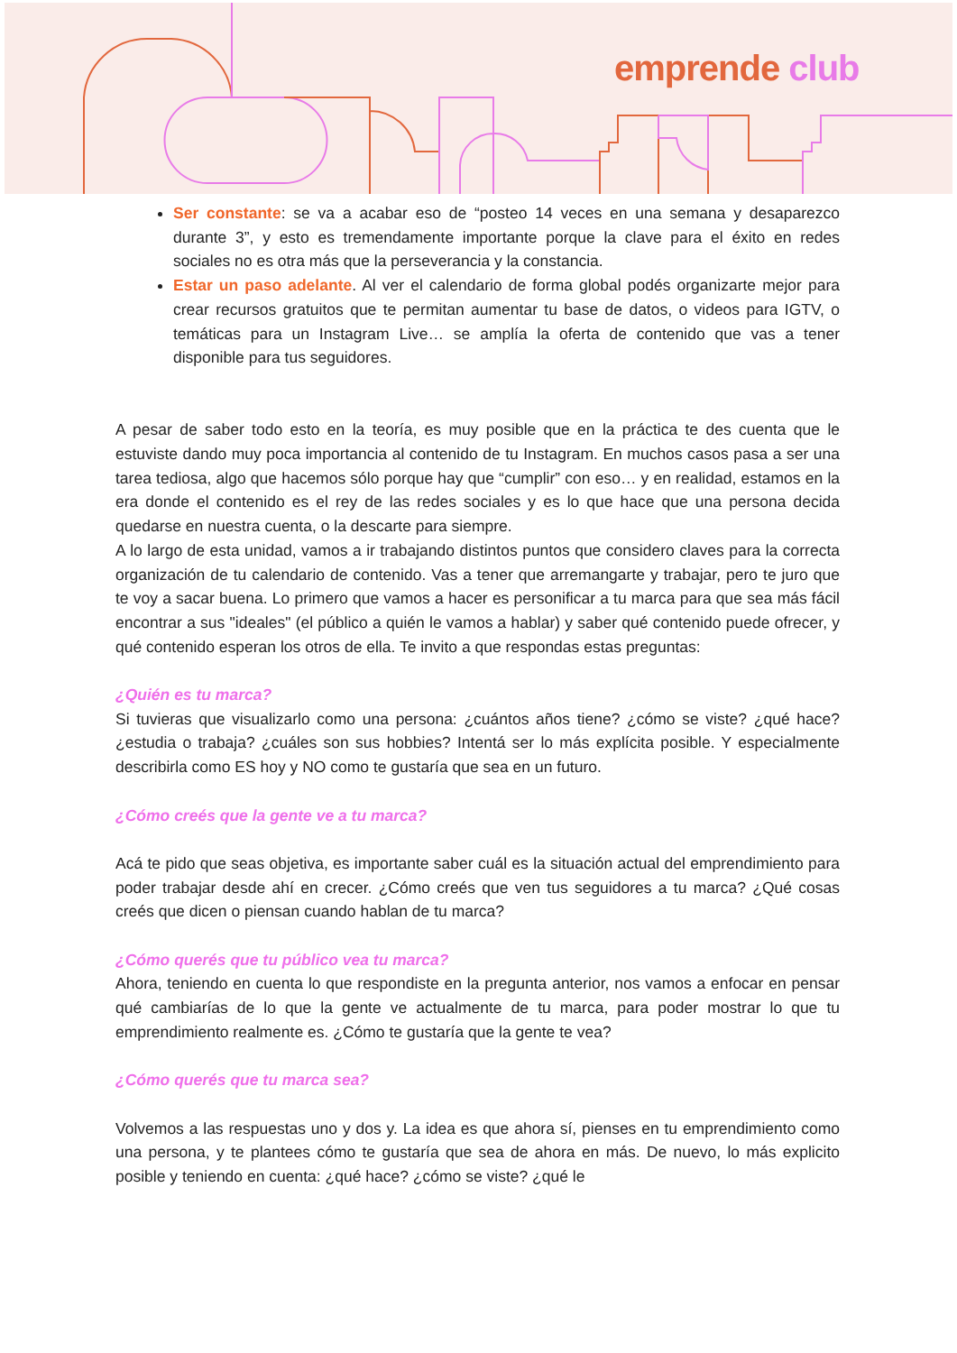emprende club
Ser constante: se va a acabar eso de “posteo 14 veces en una semana y desaparezco durante 3”, y esto es tremendamente importante porque la clave para el éxito en redes sociales no es otra más que la perseverancia y la constancia.
Estar un paso adelante. Al ver el calendario de forma global podés organizarte mejor para crear recursos gratuitos que te permitan aumentar tu base de datos, o videos para IGTV, o temáticas para un Instagram Live… se amplía la oferta de contenido que vas a tener disponible para tus seguidores.
A pesar de saber todo esto en la teoría, es muy posible que en la práctica te des cuenta que le estuviste dando muy poca importancia al contenido de tu Instagram. En muchos casos pasa a ser una tarea tediosa, algo que hacemos sólo porque hay que “cumplir” con eso… y en realidad, estamos en la era donde el contenido es el rey de las redes sociales y es lo que hace que una persona decida quedarse en nuestra cuenta, o la descarte para siempre.
A lo largo de esta unidad, vamos a ir trabajando distintos puntos que considero claves para la correcta organización de tu calendario de contenido. Vas a tener que arremangarte y trabajar, pero te juro que te voy a sacar buena. Lo primero que vamos a hacer es personificar a tu marca para que sea más fácil encontrar a sus "ideales" (el público a quién le vamos a hablar) y saber qué contenido puede ofrecer, y qué contenido esperan los otros de ella. Te invito a que respondas estas preguntas:
¿Quién es tu marca?
Si tuvieras que visualizarlo como una persona: ¿cuántos años tiene? ¿cómo se viste? ¿qué hace? ¿estudia o trabaja? ¿cuáles son sus hobbies? Intentá ser lo más explícita posible. Y especialmente describirla como ES hoy y NO como te gustaría que sea en un futuro.
¿Cómo creés que la gente ve a tu marca?
Acá te pido que seas objetiva, es importante saber cuál es la situación actual del emprendimiento para poder trabajar desde ahí en crecer. ¿Cómo creés que ven tus seguidores a tu marca? ¿Qué cosas creés que dicen o piensan cuando hablan de tu marca?
¿Cómo querés que tu público vea tu marca?
Ahora, teniendo en cuenta lo que respondiste en la pregunta anterior, nos vamos a enfocar en pensar qué cambiarías de lo que la gente ve actualmente de tu marca, para poder mostrar lo que tu emprendimiento realmente es. ¿Cómo te gustaría que la gente te vea?
¿Cómo querés que tu marca sea?
Volvemos a las respuestas uno y dos y. La idea es que ahora sí, pienses en tu emprendimiento como una persona, y te plantees cómo te gustaría que sea de ahora en más. De nuevo, lo más explicito posible y teniendo en cuenta: ¿qué hace? ¿cómo se viste? ¿qué le